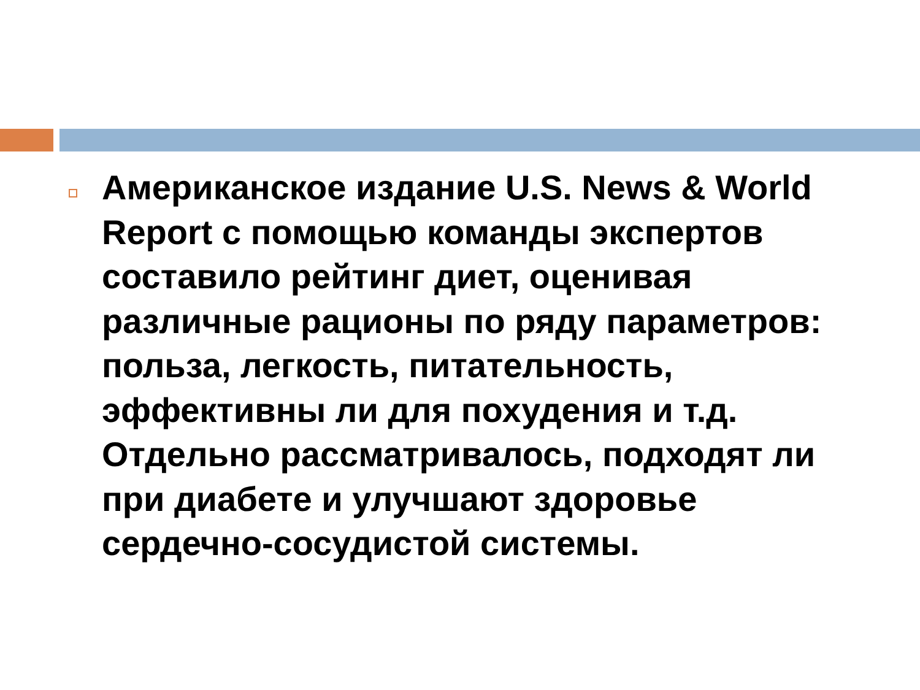Американское издание U.S. News & World Report с помощью команды экспертов составило рейтинг диет, оценивая различные рационы по ряду параметров: польза, легкость, питательность, эффективны ли для похудения и т.д. Отдельно рассматривалось, подходят ли при диабете и улучшают здоровье сердечно-сосудистой системы.